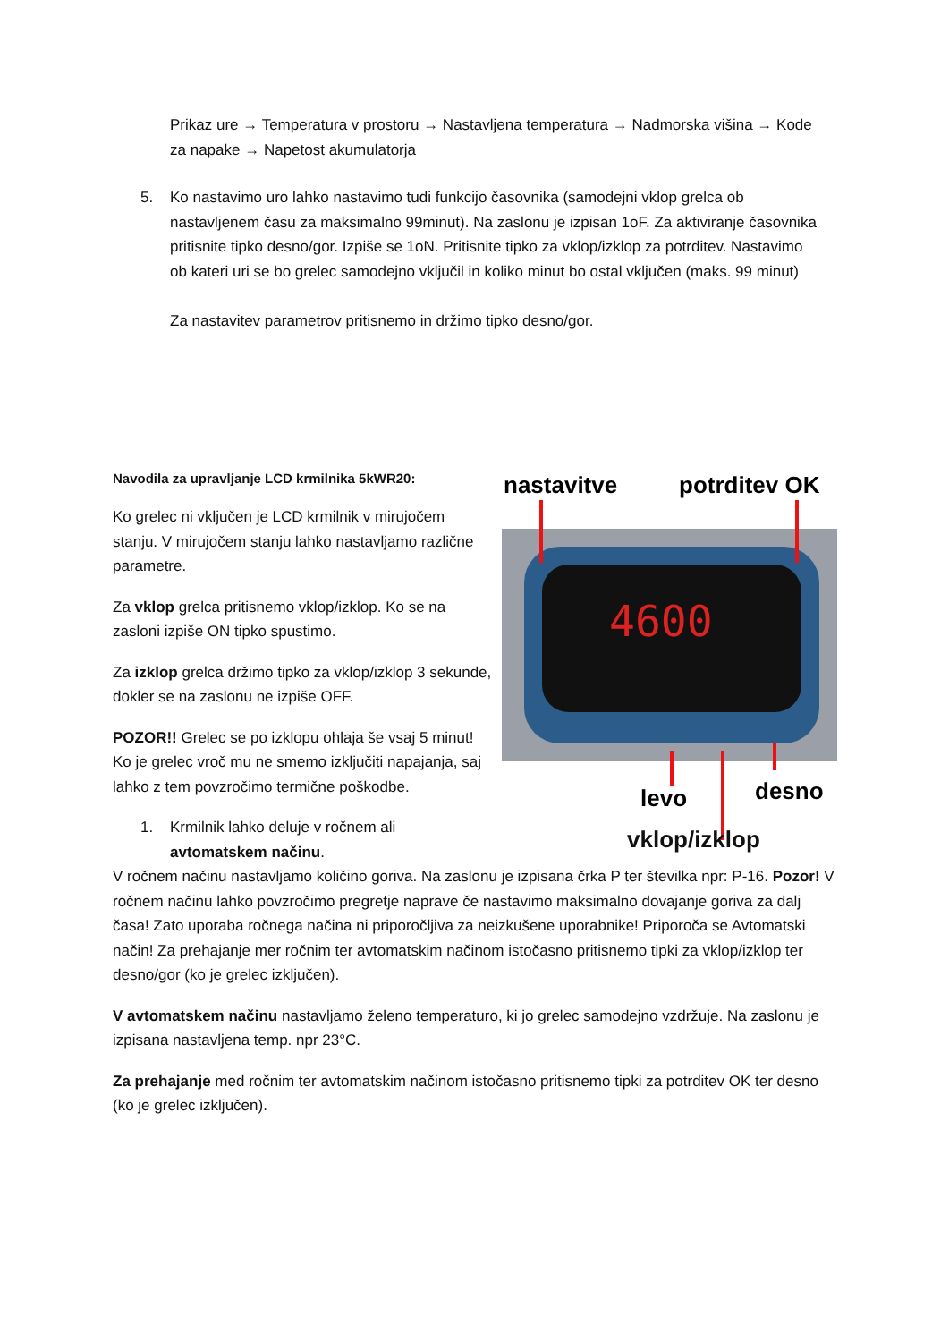Prikaz ure → Temperatura v prostoru → Nastavljena temperatura → Nadmorska višina → Kode za napake → Napetost akumulatorja
5. Ko nastavimo uro lahko nastavimo tudi funkcijo časovnika (samodejni vklop grelca ob nastavljenem času za maksimalno 99minut). Na zaslonu je izpisan 1oF. Za aktiviranje časovnika pritisnite tipko desno/gor. Izpiše se 1oN. Pritisnite tipko za vklop/izklop za potrditev. Nastavimo ob kateri uri se bo grelec samodejno vključil in koliko minut bo ostal vključen (maks. 99 minut)
Za nastavitev parametrov pritisnemo in držimo tipko desno/gor.
Navodila za upravljanje LCD krmilnika 5kWR20:
Ko grelec ni vključen je LCD krmilnik v mirujočem stanju. V mirujočem stanju lahko nastavljamo različne parametre.
Za vklop grelca pritisnemo vklop/izklop. Ko se na zasloni izpiše ON tipko spustimo.
Za izklop grelca držimo tipko za vklop/izklop 3 sekunde, dokler se na zaslonu ne izpiše OFF.
POZOR!! Grelec se po izklopu ohlaja še vsaj 5 minut! Ko je grelec vroč mu ne smemo izključiti napajanja, saj lahko z tem povzročimo termične poškodbe.
1. Krmilnik lahko deluje v ročnem ali avtomatskem načinu.
nastavitve
potrditev OK
4600
levo
desno
vklop/izklop
V ročnem načinu nastavljamo količino goriva. Na zaslonu je izpisana črka P ter številka npr: P-16. Pozor! V ročnem načinu lahko povzročimo pregretje naprave če nastavimo maksimalno dovajanje goriva za dalj časa! Zato uporaba ročnega načina ni priporočljiva za neizkušene uporabnike! Priporoča se Avtomatski način! Za prehajanje mer ročnim ter avtomatskim načinom istočasno pritisnemo tipki za vklop/izklop ter desno/gor (ko je grelec izključen).
V avtomatskem načinu nastavljamo želeno temperaturo, ki jo grelec samodejno vzdržuje. Na zaslonu je izpisana nastavljena temp. npr 23°C.
Za prehajanje med ročnim ter avtomatskim načinom istočasno pritisnemo tipki za potrditev OK ter desno (ko je grelec izključen).